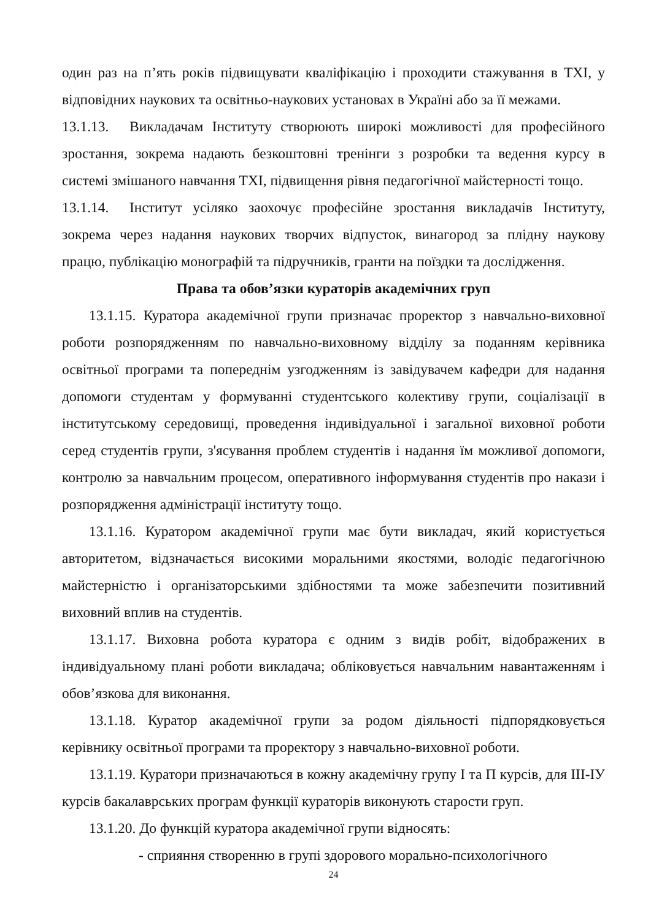один раз на п’ять років підвищувати кваліфікацію і проходити стажування в ТХІ, у відповідних наукових та освітньо-наукових установах в Україні або за її межами.
13.1.13. Викладачам Інституту створюють широкі можливості для професійного зростання, зокрема надають безкоштовні тренінги з розробки та ведення курсу в системі змішаного навчання ТХІ, підвищення рівня педагогічної майстерності тощо.
13.1.14. Інститут усіляко заохочує професійне зростання викладачів Інституту, зокрема через надання наукових творчих відпусток, винагород за плідну наукову працю, публікацію монографій та підручників, гранти на поїздки та дослідження.
Права та обов’язки кураторів академічних груп
13.1.15. Куратора академічної групи призначає проректор з навчально-виховної роботи розпорядженням по навчально-виховному відділу за поданням керівника освітньої програми та попереднім узгодженням із завідувачем кафедри для надання допомоги студентам у формуванні студентського колективу групи, соціалізації в інститутському середовищі, проведення індивідуальної і загальної виховної роботи серед студентів групи, з'ясування проблем студентів і надання їм можливої допомоги, контролю за навчальним процесом, оперативного інформування студентів про накази і розпорядження адміністрації інституту тощо.
13.1.16. Куратором академічної групи має бути викладач, який користується авторитетом, відзначається високими моральними якостями, володіє педагогічною майстерністю і організаторськими здібностями та може забезпечити позитивний виховний вплив на студентів.
13.1.17. Виховна робота куратора є одним з видів робіт, відображених в індивідуальному плані роботи викладача; обліковується навчальним навантаженням і обов’язкова для виконання.
13.1.18. Куратор академічної групи за родом діяльності підпорядковується керівнику освітньої програми та проректору з навчально-виховної роботи.
13.1.19. Куратори призначаються в кожну академічну групу І та П курсів, для ІІІ-ІУ курсів бакалаврських програм функції кураторів виконують старости груп.
13.1.20. До функцій куратора академічної групи відносять:
- сприяння створенню в групі здорового морально-психологічного
24